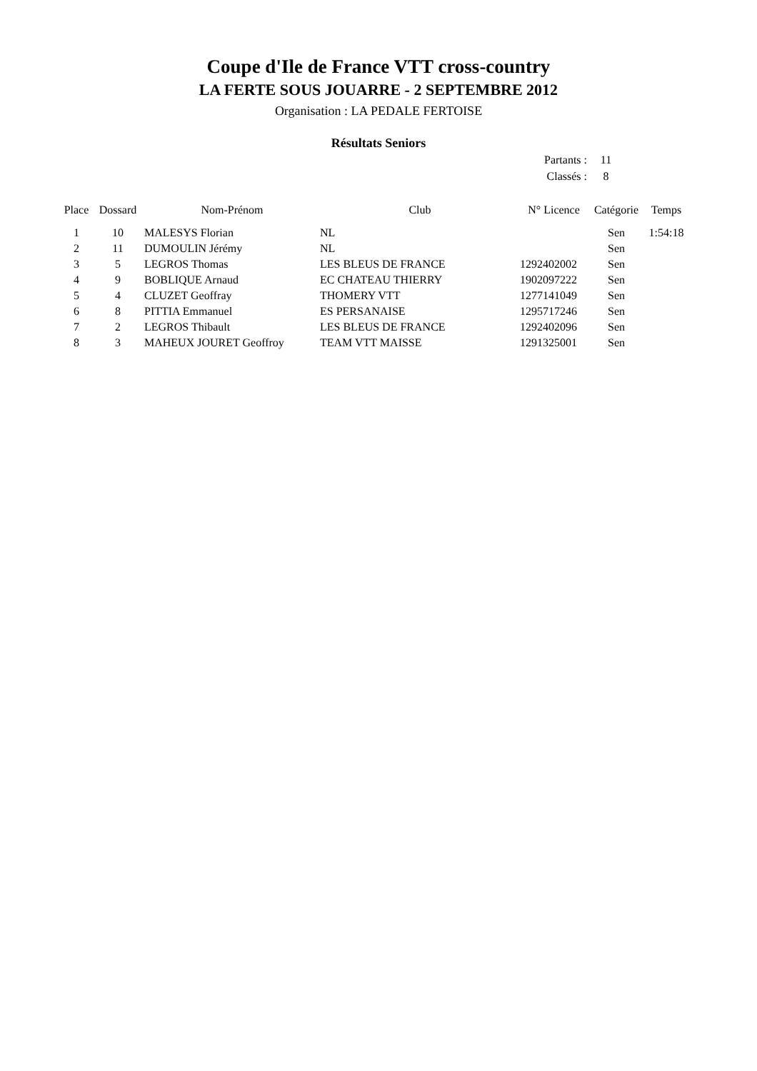Coupe d'Ile de France VTT cross-country
LA FERTE SOUS JOUARRE - 2 SEPTEMBRE 2012
Organisation : LA PEDALE FERTOISE
Résultats Seniors
Partants : 11
Classés : 8
| Place | Dossard | Nom-Prénom | Club | N° Licence | Catégorie | Temps |
| --- | --- | --- | --- | --- | --- | --- |
| 1 | 10 | MALESYS Florian | NL | | Sen | 1:54:18 |
| 2 | 11 | DUMOULIN Jérémy | NL | | Sen | |
| 3 | 5 | LEGROS Thomas | LES BLEUS DE FRANCE | 1292402002 | Sen | |
| 4 | 9 | BOBLIQUE Arnaud | EC CHATEAU THIERRY | 1902097222 | Sen | |
| 5 | 4 | CLUZET Geoffray | THOMERY VTT | 1277141049 | Sen | |
| 6 | 8 | PITTIA Emmanuel | ES PERSANAISE | 1295717246 | Sen | |
| 7 | 2 | LEGROS Thibault | LES BLEUS DE FRANCE | 1292402096 | Sen | |
| 8 | 3 | MAHEUX JOURET Geoffroy | TEAM VTT MAISSE | 1291325001 | Sen | |